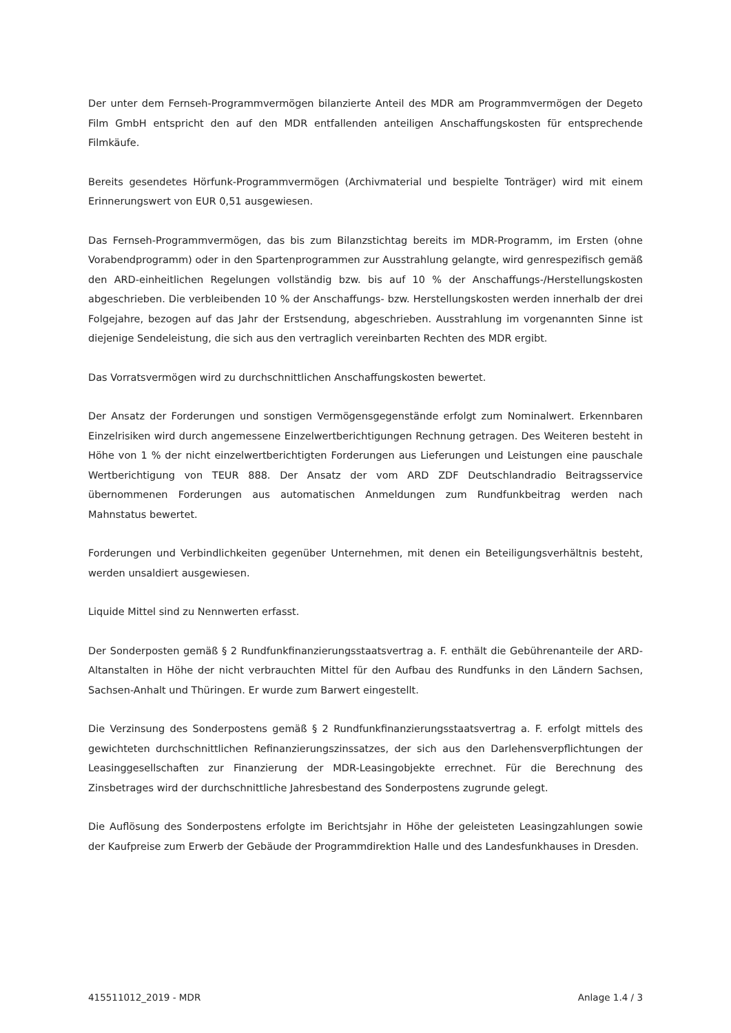Der unter dem Fernseh-Programmvermögen bilanzierte Anteil des MDR am Programmvermögen der Degeto Film GmbH entspricht den auf den MDR entfallenden anteiligen Anschaffungskosten für entsprechende Filmkäufe.
Bereits gesendetes Hörfunk-Programmvermögen (Archivmaterial und bespielte Tonträger) wird mit einem Erinnerungswert von EUR 0,51 ausgewiesen.
Das Fernseh-Programmvermögen, das bis zum Bilanzstichtag bereits im MDR-Programm, im Ersten (ohne Vorabendprogramm) oder in den Spartenprogrammen zur Ausstrahlung gelangte, wird genrespezifisch gemäß den ARD-einheitlichen Regelungen vollständig bzw. bis auf 10 % der Anschaffungs-/Herstellungskosten abgeschrieben. Die verbleibenden 10 % der Anschaffungs- bzw. Herstellungskosten werden innerhalb der drei Folgejahre, bezogen auf das Jahr der Erstsendung, abgeschrieben. Ausstrahlung im vorgenannten Sinne ist diejenige Sendeleistung, die sich aus den vertraglich vereinbarten Rechten des MDR ergibt.
Das Vorratsvermögen wird zu durchschnittlichen Anschaffungskosten bewertet.
Der Ansatz der Forderungen und sonstigen Vermögensgegenstände erfolgt zum Nominalwert. Erkennbaren Einzelrisiken wird durch angemessene Einzelwertberichtigungen Rechnung getragen. Des Weiteren besteht in Höhe von 1 % der nicht einzelwertberichtigten Forderungen aus Lieferungen und Leistungen eine pauschale Wertberichtigung von TEUR 888. Der Ansatz der vom ARD ZDF Deutschlandradio Beitragsservice übernommenen Forderungen aus automatischen Anmeldungen zum Rundfunkbeitrag werden nach Mahnstatus bewertet.
Forderungen und Verbindlichkeiten gegenüber Unternehmen, mit denen ein Beteiligungsverhältnis besteht, werden unsaldiert ausgewiesen.
Liquide Mittel sind zu Nennwerten erfasst.
Der Sonderposten gemäß § 2 Rundfunkfinanzierungsstaatsvertrag a. F. enthält die Gebührenanteile der ARD-Altanstalten in Höhe der nicht verbrauchten Mittel für den Aufbau des Rundfunks in den Ländern Sachsen, Sachsen-Anhalt und Thüringen. Er wurde zum Barwert eingestellt.
Die Verzinsung des Sonderpostens gemäß § 2 Rundfunkfinanzierungsstaatsvertrag a. F. erfolgt mittels des gewichteten durchschnittlichen Refinanzierungszinssatzes, der sich aus den Darlehensverpflichtungen der Leasinggesellschaften zur Finanzierung der MDR-Leasingobjekte errechnet. Für die Berechnung des Zinsbetrages wird der durchschnittliche Jahresbestand des Sonderpostens zugrunde gelegt.
Die Auflösung des Sonderpostens erfolgte im Berichtsjahr in Höhe der geleisteten Leasingzahlungen sowie der Kaufpreise zum Erwerb der Gebäude der Programmdirektion Halle und des Landesfunkhauses in Dresden.
415511012_2019 - MDR Anlage 1.4 / 3